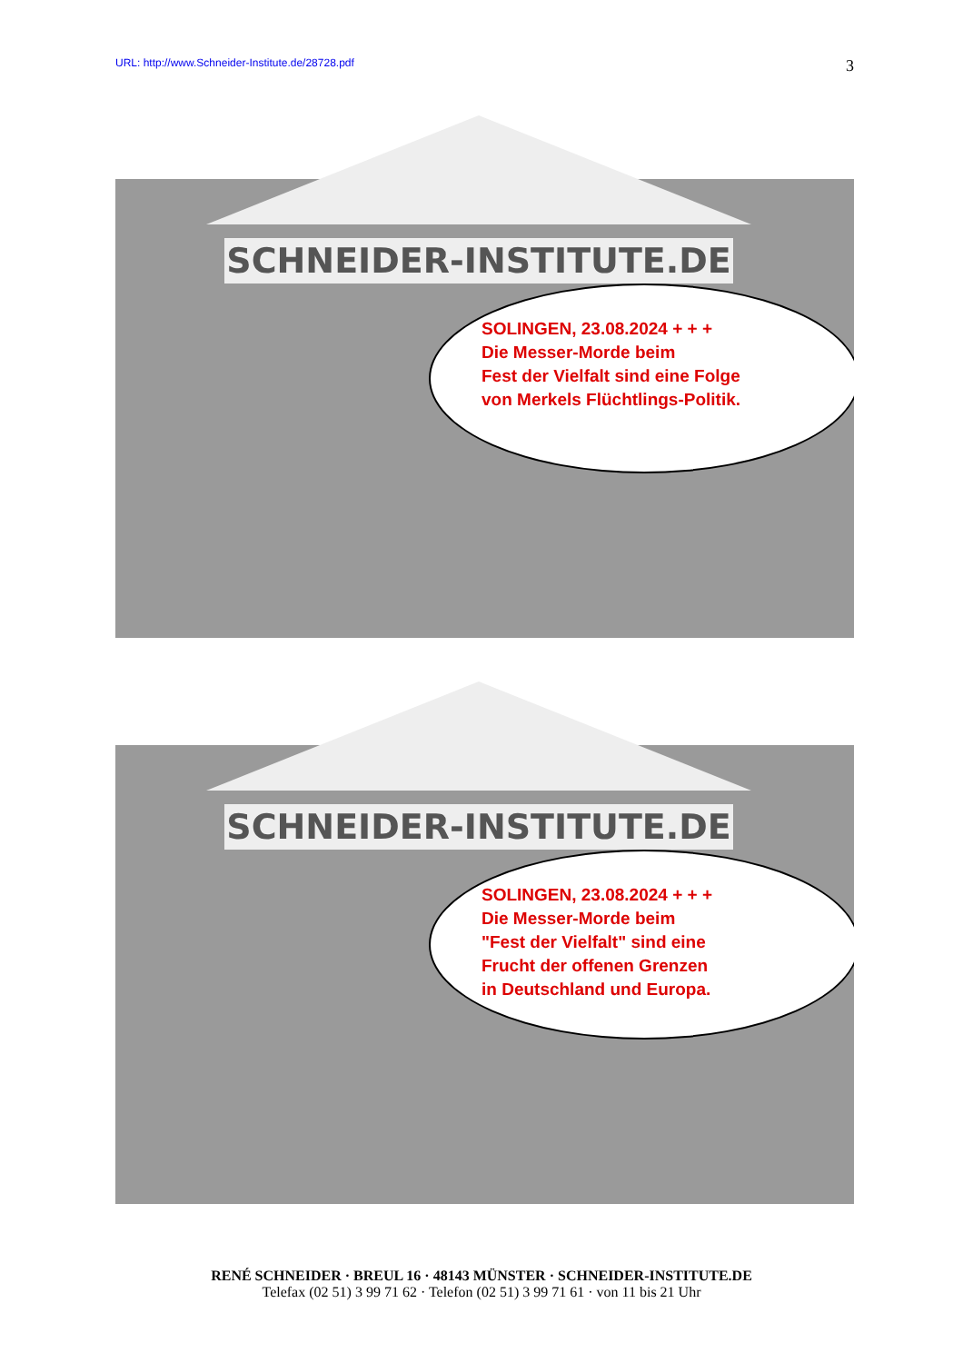URL: http://www.Schneider-Institute.de/28728.pdf 3
SCHNEIDER-INSTITUTE.DE
SOLINGEN, 23.08.2024 + + +
Die Messer-Morde beim
Fest der Vielfalt sind eine Folge
von Merkels Flüchtlings-Politik.
SCHNEIDER-INSTITUTE.DE
SOLINGEN, 23.08.2024 + + +
Die Messer-Morde beim
"Fest der Vielfalt" sind eine
Frucht der offenen Grenzen
in Deutschland und Europa.
RENÉ SCHNEIDER · BREUL 16 · 48143 MÜNSTER · SCHNEIDER-INSTITUTE.DE
Telefax (02 51) 3 99 71 62 · Telefon (02 51) 3 99 71 61 · von 11 bis 21 Uhr